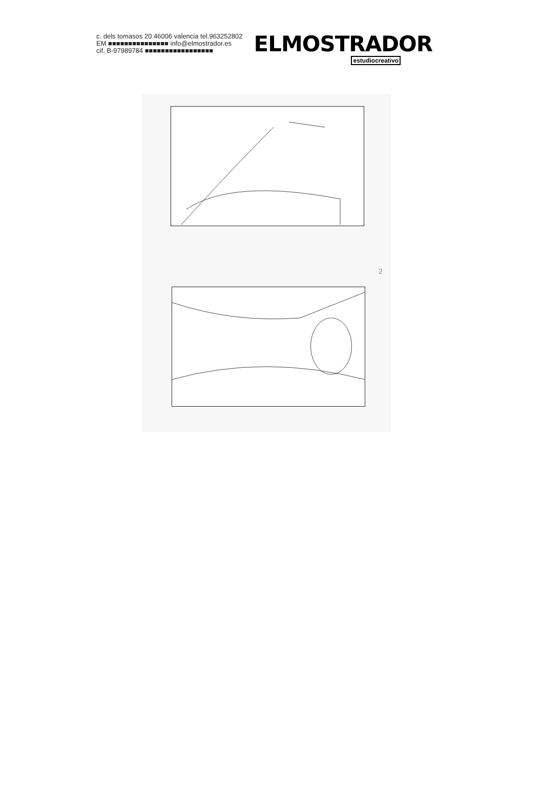c. dels tomasos 20 46006 valencia tel.963252802
EM ■■■■■■■■■■■■■■■ info@elmostrador.es
cif. B-97989784 ■■■■■■■■■■■■■■■■■
ELMOSTRADOR
estudiocreativo
2